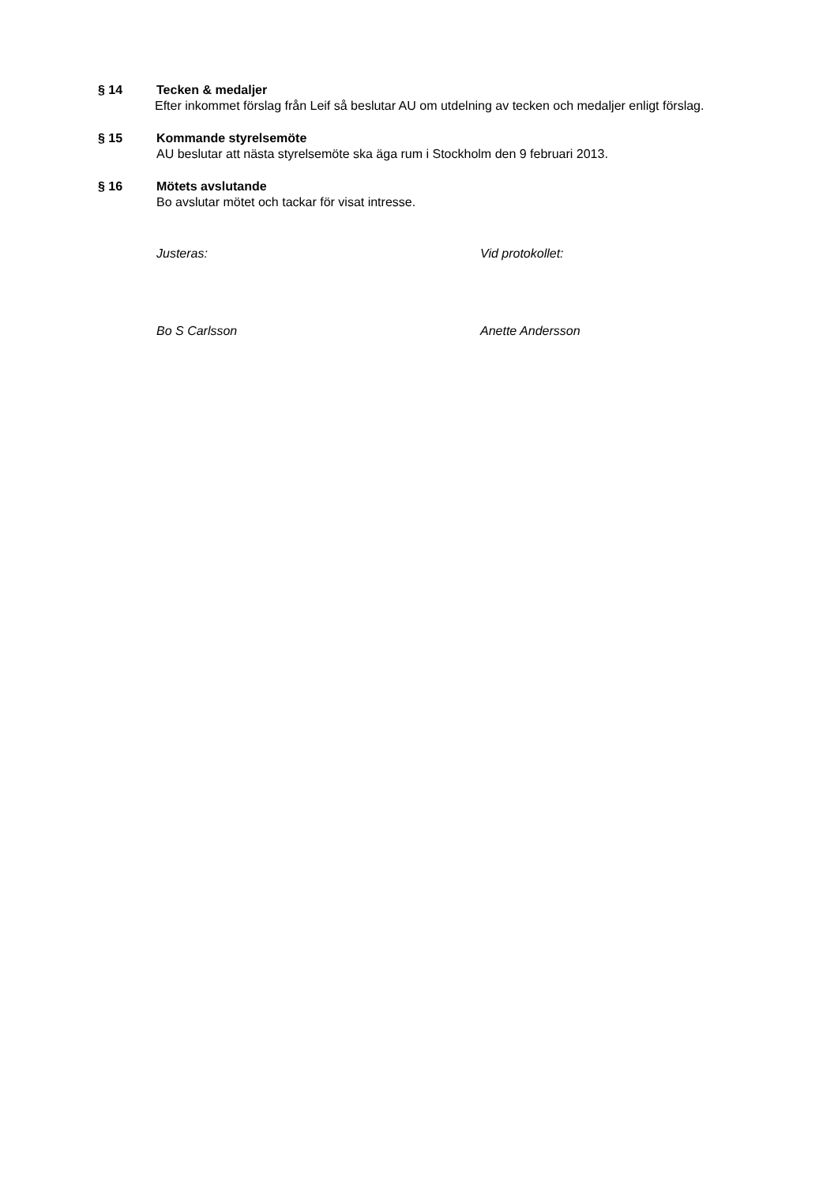§ 14
Tecken & medaljer
Efter inkommet förslag från Leif så beslutar AU om utdelning av tecken och medaljer enligt förslag.
§ 15
Kommande styrelsemöte
AU beslutar att nästa styrelsemöte ska äga rum i Stockholm den 9 februari 2013.
§ 16
Mötets avslutande
Bo avslutar mötet och tackar för visat intresse.
Justeras: Vid protokollet:
Bo S Carlsson Anette Andersson